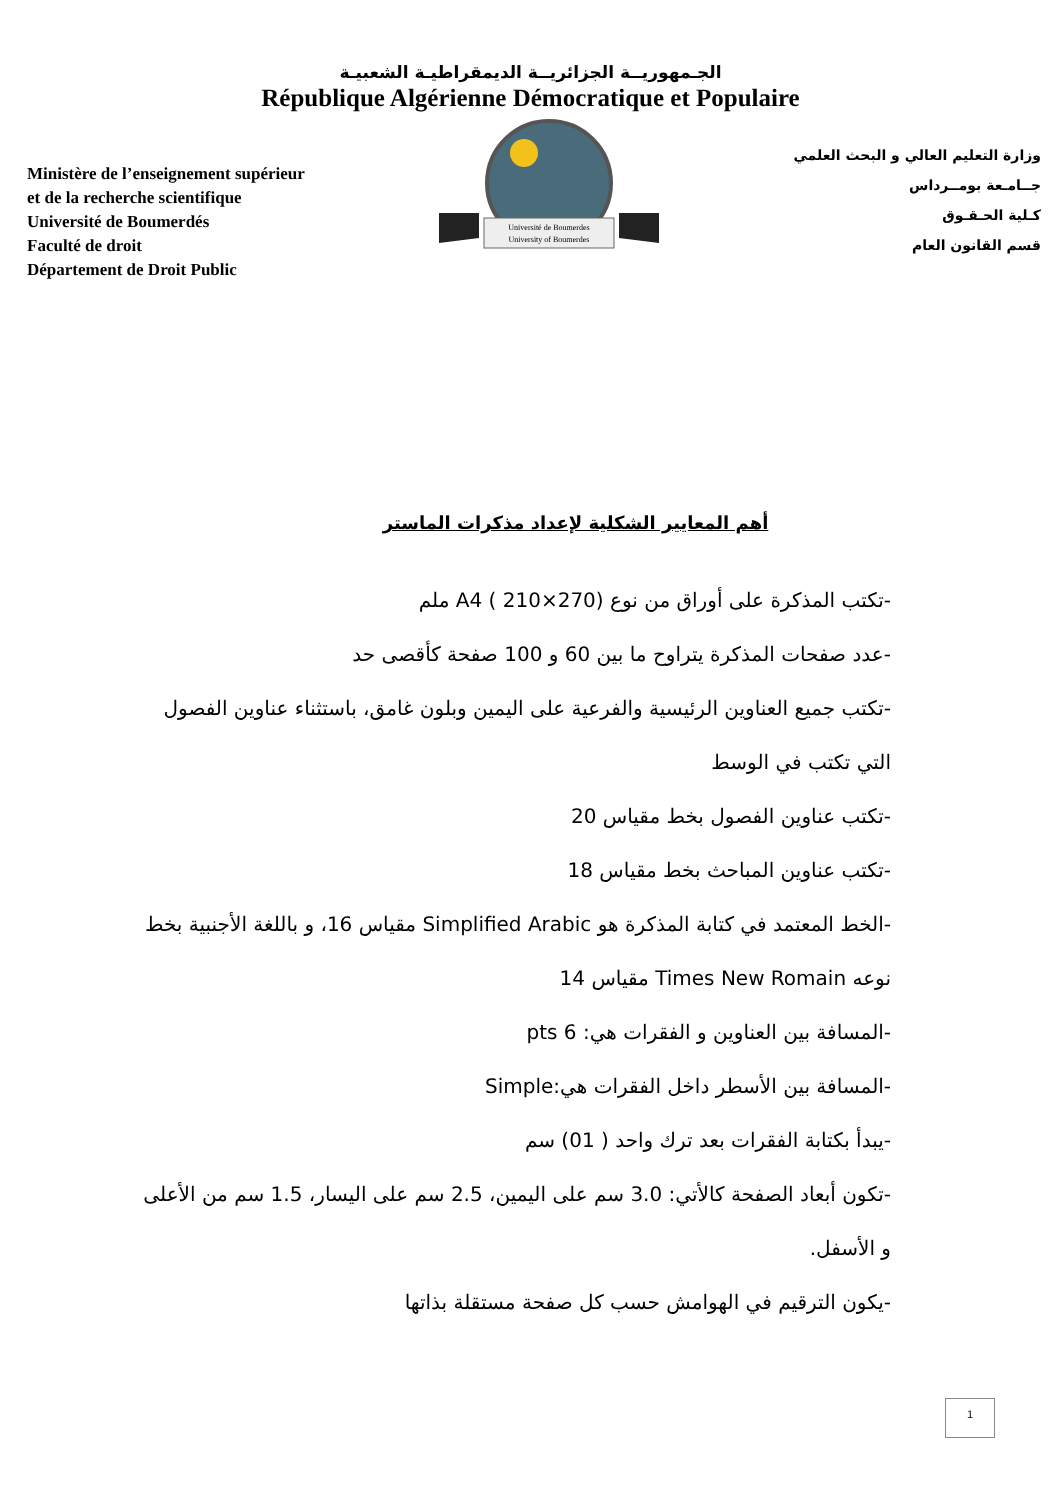الجـمهوريــة الجزائريــة الديمقراطيـة الشعبيـة
République Algérienne Démocratique et Populaire
Ministère de l’enseignement supérieur
et de la recherche scientifique
Université de Boumerdés
Faculté de droit
Département de Droit Public
Université de Boumerdes
University of Boumerdes
وزارة التعليم العالي و البحث العلمي
جــامـعة بومــرداس
كـلية الحـقـوق
قسم القانون العام
أهم المعايير الشكلية لإعداد مذكرات الماستر
-تكتب المذكرة على أوراق من نوع A4 ( 210×270) ملم
-عدد صفحات المذكرة يتراوح ما بين 60 و 100 صفحة كأقصى حد
-تكتب جميع العناوين الرئيسية والفرعية على اليمين وبلون غامق، باستثناء عناوين الفصول التي تكتب في الوسط
-تكتب عناوين الفصول بخط مقياس 20
-تكتب عناوين المباحث بخط مقياس 18
-الخط المعتمد في كتابة المذكرة هو Simplified Arabic مقياس 16، و باللغة الأجنبية بخط نوعه Times New Romain مقياس 14
-المسافة بين العناوين و الفقرات هي: 6 pts
-المسافة بين الأسطر داخل الفقرات هي:Simple
-يبدأ بكتابة الفقرات بعد ترك واحد ( 01) سم
-تكون أبعاد الصفحة كالأتي: 3.0 سم على اليمين، 2.5 سم على اليسار، 1.5 سم من الأعلى و الأسفل.
-يكون الترقيم في الهوامش حسب كل صفحة مستقلة بذاتها
1